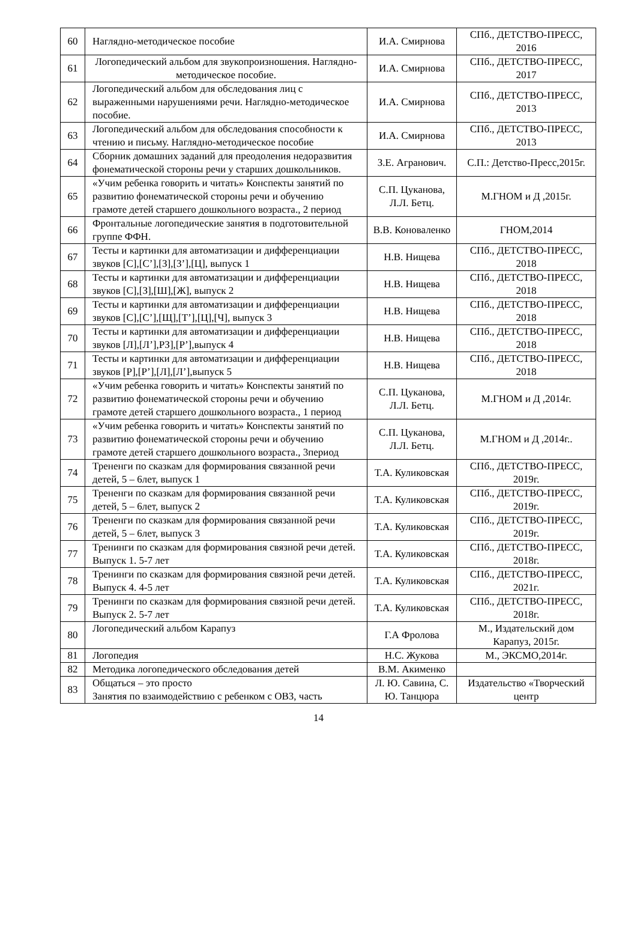| 60 | Наглядно-методическое пособие | И.А. Смирнова | СПб., ДЕТСТВО-ПРЕСС, 2016 |
| 61 | Логопедический альбом для звукопроизношения. Наглядно-методическое пособие. | И.А. Смирнова | СПб., ДЕТСТВО-ПРЕСС, 2017 |
| 62 | Логопедический альбом для обследования лиц с выраженными нарушениями речи. Наглядно-методическое пособие. | И.А. Смирнова | СПб., ДЕТСТВО-ПРЕСС, 2013 |
| 63 | Логопедический альбом для обследования способности к чтению и письму. Наглядно-методическое пособие | И.А. Смирнова | СПб., ДЕТСТВО-ПРЕСС, 2013 |
| 64 | Сборник домашних заданий для преодоления недоразвития фонематической стороны речи у старших дошкольников. | З.Е. Агранович. | С.П.: Детство-Пресс,2015г. |
| 65 | «Учим ребенка говорить и читать» Конспекты занятий по развитию фонематической стороны речи и обучению грамоте детей старшего дошкольного возраста., 2 период | С.П. Цуканова, Л.Л. Бетц. | М.ГНОМ и Д ,2015г. |
| 66 | Фронтальные логопедические занятия в подготовительной группе ФФН. | В.В. Коноваленко | ГНОМ,2014 |
| 67 | Тесты и картинки для автоматизации и дифференциации звуков [С],[С’],[З],[З’],[Ц], выпуск 1 | Н.В. Нищева | СПб., ДЕТСТВО-ПРЕСС, 2018 |
| 68 | Тесты и картинки для автоматизации и дифференциации звуков [С],[З],[Ш],[Ж], выпуск 2 | Н.В. Нищева | СПб., ДЕТСТВО-ПРЕСС, 2018 |
| 69 | Тесты и картинки для автоматизации и дифференциации звуков [С],[С’],[Щ],[Т’],[Ц],[Ч], выпуск 3 | Н.В. Нищева | СПб., ДЕТСТВО-ПРЕСС, 2018 |
| 70 | Тесты и картинки для автоматизации и дифференциации звуков [Л],[Л’],РЗ],[Р’],выпуск 4 | Н.В. Нищева | СПб., ДЕТСТВО-ПРЕСС, 2018 |
| 71 | Тесты и картинки для автоматизации и дифференциации звуков [Р],[Р’],[Л],[Л’],выпуск 5 | Н.В. Нищева | СПб., ДЕТСТВО-ПРЕСС, 2018 |
| 72 | «Учим ребенка говорить и читать» Конспекты занятий по развитию фонематической стороны речи и обучению грамоте детей старшего дошкольного возраста., 1 период | С.П. Цуканова, Л.Л. Бетц. | М.ГНОМ и Д ,2014г. |
| 73 | «Учим ребенка говорить и читать» Конспекты занятий по развитию фонематической стороны речи и обучению грамоте детей старшего дошкольного возраста., 3период | С.П. Цуканова, Л.Л. Бетц. | М.ГНОМ и Д ,2014г.. |
| 74 | Трененги по сказкам для формирования связанной речи детей, 5 – 6лет, выпуск 1 | Т.А. Куликовская | СПб., ДЕТСТВО-ПРЕСС, 2019г. |
| 75 | Трененги по сказкам для формирования связанной речи детей, 5 – 6лет, выпуск 2 | Т.А. Куликовская | СПб., ДЕТСТВО-ПРЕСС, 2019г. |
| 76 | Трененги по сказкам для формирования связанной речи детей, 5 – 6лет, выпуск 3 | Т.А. Куликовская | СПб., ДЕТСТВО-ПРЕСС, 2019г. |
| 77 | Тренинги по сказкам для формирования связной речи детей. Выпуск 1. 5-7 лет | Т.А. Куликовская | СПб., ДЕТСТВО-ПРЕСС, 2018г. |
| 78 | Тренинги по сказкам для формирования связной речи детей. Выпуск 4. 4-5 лет | Т.А. Куликовская | СПб., ДЕТСТВО-ПРЕСС, 2021г. |
| 79 | Тренинги по сказкам для формирования связной речи детей. Выпуск 2. 5-7 лет | Т.А. Куликовская | СПб., ДЕТСТВО-ПРЕСС, 2018г. |
| 80 | Логопедический альбом Карапуз | Г.А Фролова | М., Издательский дом Карапуз, 2015г. |
| 81 | Логопедия | Н.С. Жукова | М., ЭКСМО,2014г. |
| 82 | Методика логопедического обследования детей | В.М. Акименко | |
| 83 | Общаться – это просто Занятия по взаимодействию с ребенком с ОВЗ, часть | Л. Ю. Савина, С. Ю. Танцюра | Издательство «Творческий центр |
14